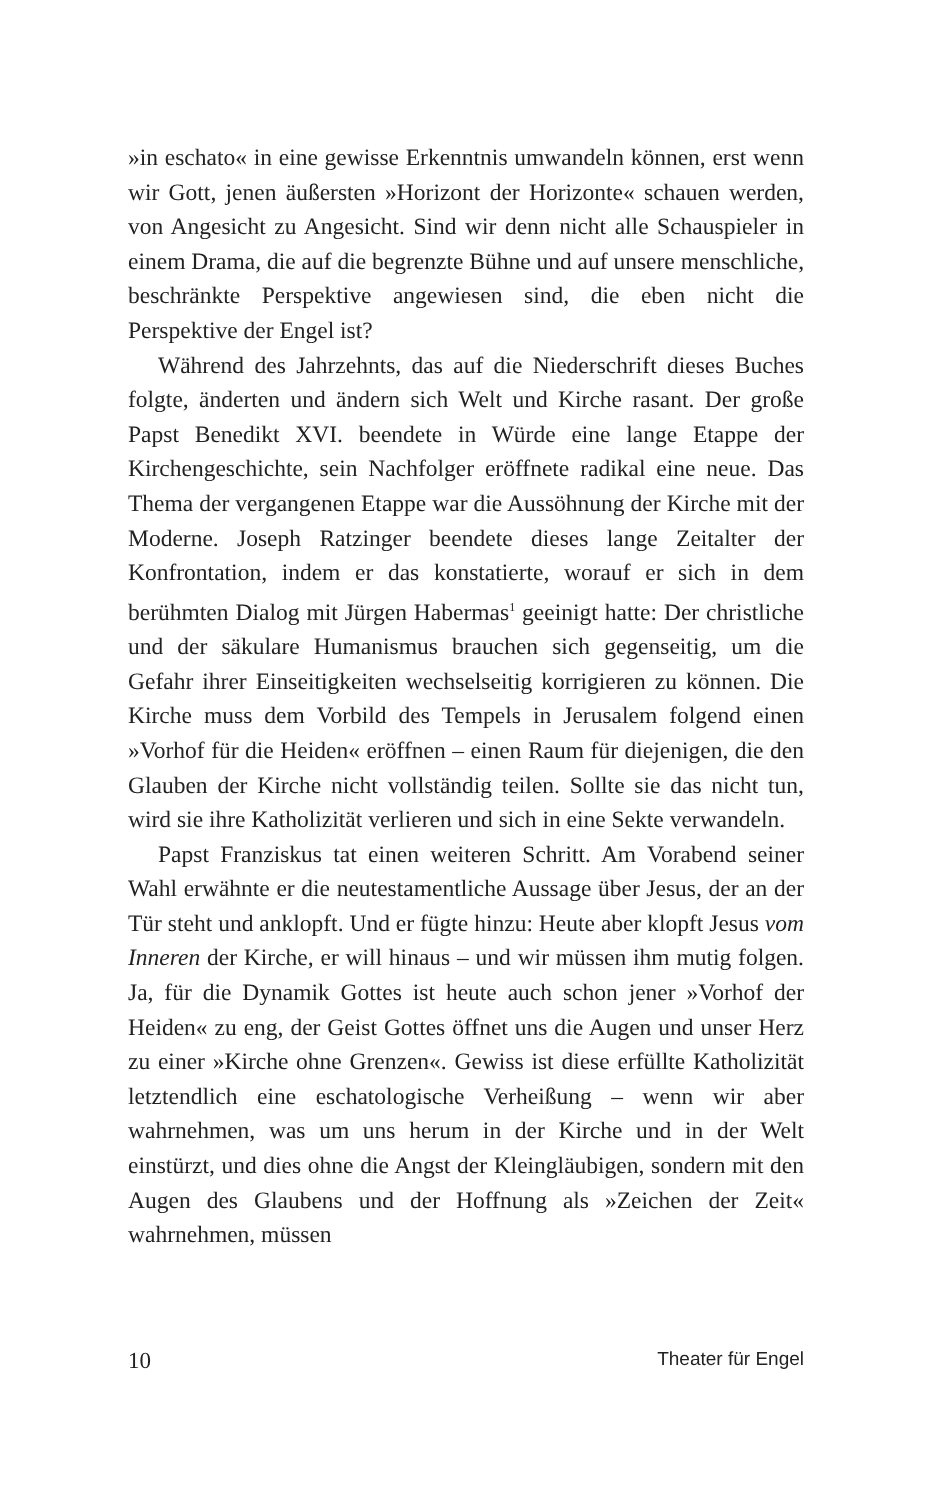»in eschato« in eine gewisse Erkenntnis umwandeln können, erst wenn wir Gott, jenen äußersten »Horizont der Horizonte« schauen werden, von Angesicht zu Angesicht. Sind wir denn nicht alle Schauspieler in einem Drama, die auf die begrenzte Bühne und auf unsere menschliche, beschränkte Perspektive angewiesen sind, die eben nicht die Perspektive der Engel ist?
Während des Jahrzehnts, das auf die Niederschrift dieses Buches folgte, änderten und ändern sich Welt und Kirche rasant. Der große Papst Benedikt XVI. beendete in Würde eine lange Etappe der Kirchengeschichte, sein Nachfolger eröffnete radikal eine neue. Das Thema der vergangenen Etappe war die Aussöhnung der Kirche mit der Moderne. Joseph Ratzinger beendete dieses lange Zeitalter der Konfrontation, indem er das konstatierte, worauf er sich in dem berühmten Dialog mit Jürgen Habermas<sup>1</sup> geeinigt hatte: Der christliche und der säkulare Humanismus brauchen sich gegenseitig, um die Gefahr ihrer Einseitigkeiten wechselseitig korrigieren zu können. Die Kirche muss dem Vorbild des Tempels in Jerusalem folgend einen »Vorhof für die Heiden« eröffnen – einen Raum für diejenigen, die den Glauben der Kirche nicht vollständig teilen. Sollte sie das nicht tun, wird sie ihre Katholizität verlieren und sich in eine Sekte verwandeln.
Papst Franziskus tat einen weiteren Schritt. Am Vorabend seiner Wahl erwähnte er die neutestamentliche Aussage über Jesus, der an der Tür steht und anklopft. Und er fügte hinzu: Heute aber klopft Jesus vom Inneren der Kirche, er will hinaus – und wir müssen ihm mutig folgen. Ja, für die Dynamik Gottes ist heute auch schon jener »Vorhof der Heiden« zu eng, der Geist Gottes öffnet uns die Augen und unser Herz zu einer »Kirche ohne Grenzen«. Gewiss ist diese erfüllte Katholizität letztendlich eine eschatologische Verheißung – wenn wir aber wahrnehmen, was um uns herum in der Kirche und in der Welt einstürzt, und dies ohne die Angst der Kleingläubigen, sondern mit den Augen des Glaubens und der Hoffnung als »Zeichen der Zeit« wahrnehmen, müssen
10 Theater für Engel